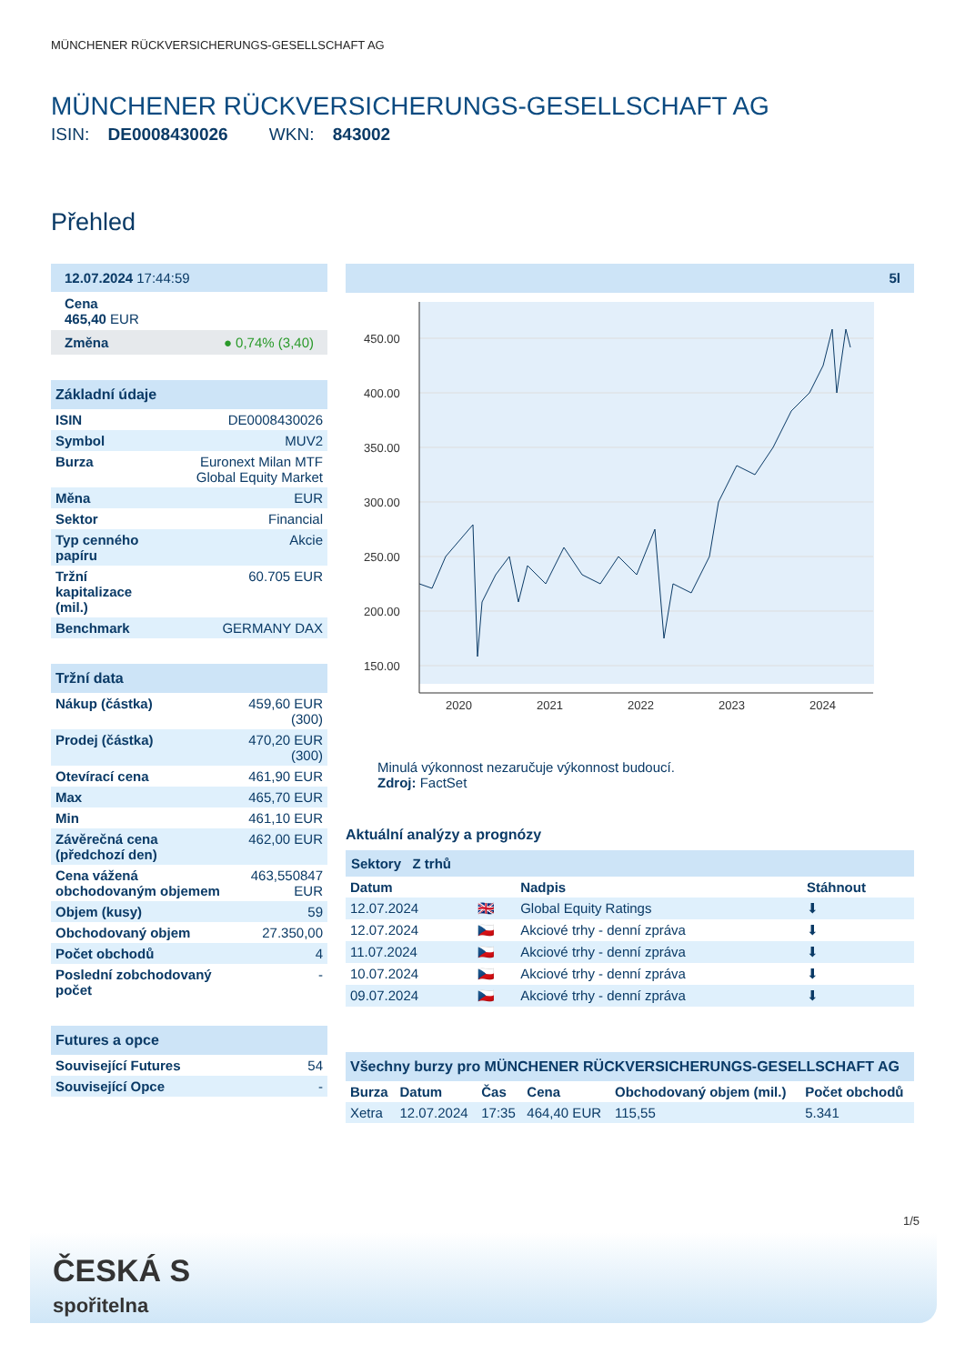MÜNCHENER RÜCKVERSICHERUNGS-GESELLSCHAFT AG
MÜNCHENER RÜCKVERSICHERUNGS-GESELLSCHAFT AG
ISIN: DE0008430026 WKN: 843002
Přehled
12.07.2024 17:44:59
Cena
465,40 EUR
Změna ● 0,74% (3,40)
Základní údaje
| ISIN | DE0008430026 |
| Symbol | MUV2 |
| Burza | Euronext Milan MTF Global Equity Market |
| Měna | EUR |
| Sektor | Financial |
| Typ cenného papíru | Akcie |
| Tržní kapitalizace (mil.) | 60.705 EUR |
| Benchmark | GERMANY DAX |
Tržní data
| Nákup (částka) | 459,60 EUR (300) |
| Prodej (částka) | 470,20 EUR (300) |
| Otevírací cena | 461,90 EUR |
| Max | 465,70 EUR |
| Min | 461,10 EUR |
| Závěrečná cena (předchozí den) | 462,00 EUR |
| Cena vážená obchodovaným objemem | 463,550847 EUR |
| Objem (kusy) | 59 |
| Obchodovaný objem | 27.350,00 |
| Počet obchodů | 4 |
| Poslední zobchodovaný počet | - |
Futures a opce
| Související Futures | 54 |
| Související Opce | - |
5l
450.00
400.00
350.00
300.00
250.00
200.00
150.00
2020
2021
2022
2023
2024
Minulá výkonnost nezaručuje výkonnost budoucí.
Zdroj: FactSet
Aktuální analýzy a prognózy
Sektory Z trhů
| Datum | | Nadpis | Stáhnout |
| --- | --- | --- | --- |
| 12.07.2024 | 🇬🇧 | Global Equity Ratings | ⬇ |
| 12.07.2024 | 🇨🇿 | Akciové trhy - denní zpráva | ⬇ |
| 11.07.2024 | 🇨🇿 | Akciové trhy - denní zpráva | ⬇ |
| 10.07.2024 | 🇨🇿 | Akciové trhy - denní zpráva | ⬇ |
| 09.07.2024 | 🇨🇿 | Akciové trhy - denní zpráva | ⬇ |
Všechny burzy pro MÜNCHENER RÜCKVERSICHERUNGS-GESELLSCHAFT AG
| Burza | Datum | Čas | Cena | Obchodovaný objem (mil.) | Počet obchodů |
| --- | --- | --- | --- | --- | --- |
| Xetra | 12.07.2024 | 17:35 | 464,40 EUR | 115,55 | 5.341 |
1/5
ČESKÁ S
spořitelna